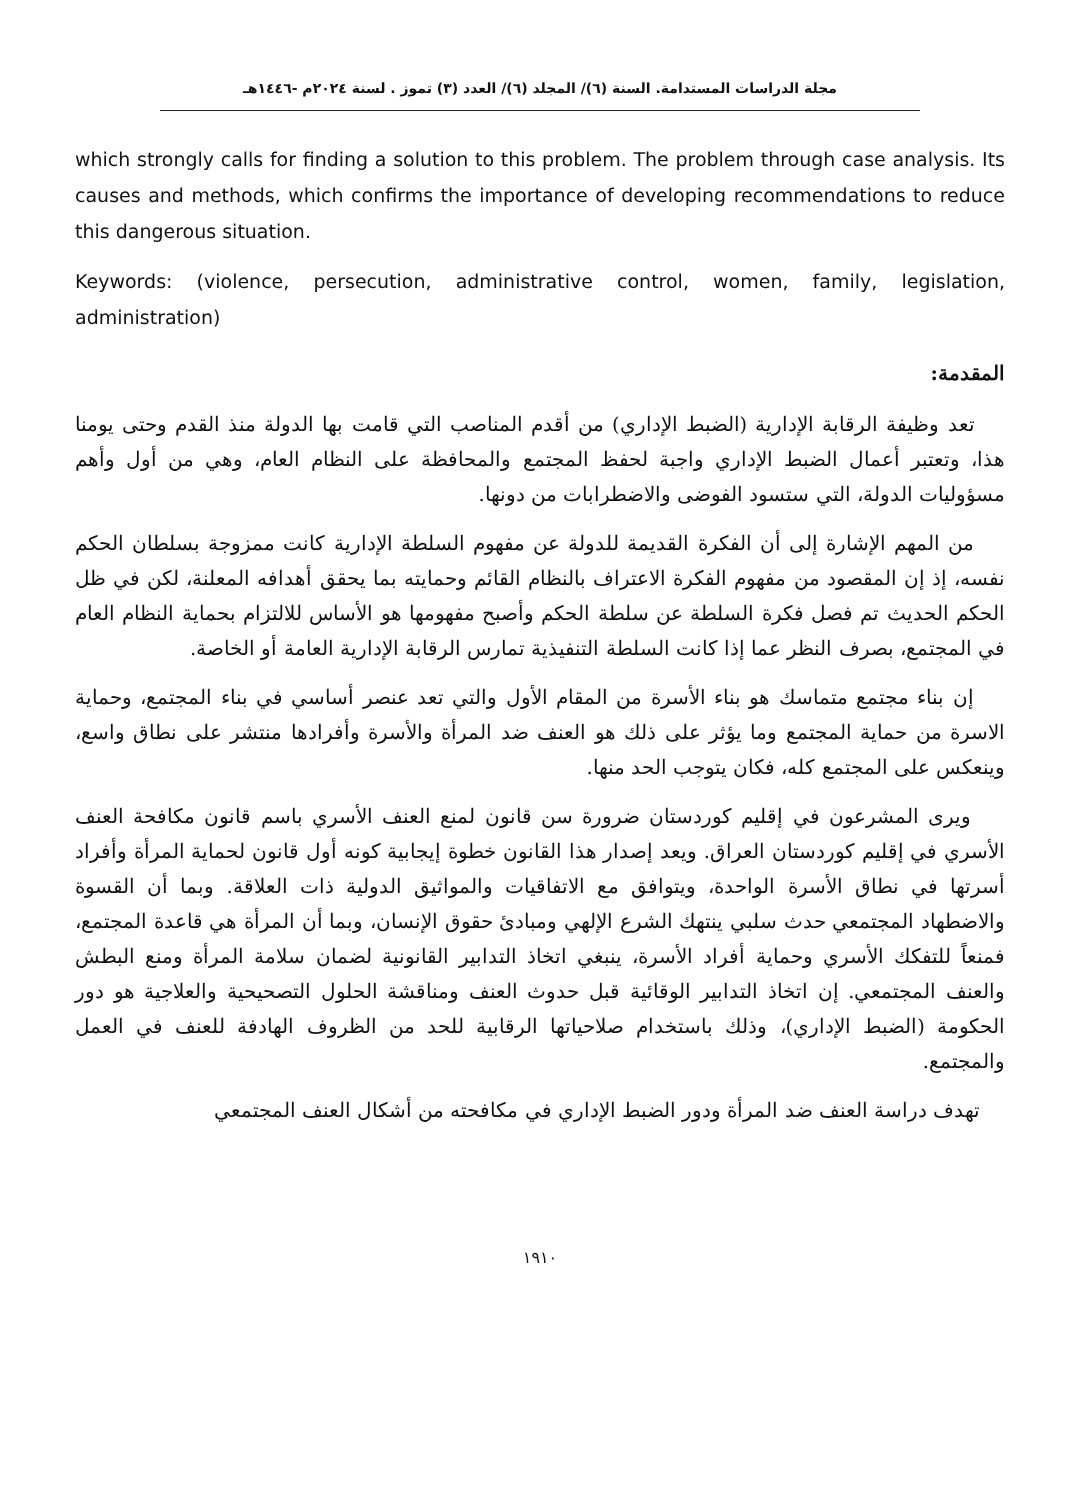مجلة الدراسات المستدامة. السنة (٦)/ المجلد (٦)/ العدد (٣) تموز . لسنة ٢٠٢٤م -١٤٤٦هـ
which strongly calls for finding a solution to this problem. The problem through case analysis. Its causes and methods, which confirms the importance of developing recommendations to reduce this dangerous situation.
Keywords: (violence, persecution, administrative control, women, family, legislation, administration)
المقدمة:
تعد وظيفة الرقابة الإدارية (الضبط الإداري) من أقدم المناصب التي قامت بها الدولة منذ القدم وحتى يومنا هذا، وتعتبر أعمال الضبط الإداري واجبة لحفظ المجتمع والمحافظة على النظام العام، وهي من أول وأهم مسؤوليات الدولة، التي ستسود الفوضى والاضطرابات من دونها.
من المهم الإشارة إلى أن الفكرة القديمة للدولة عن مفهوم السلطة الإدارية كانت ممزوجة بسلطان الحكم نفسه، إذ إن المقصود من مفهوم الفكرة الاعتراف بالنظام القائم وحمايته بما يحقق أهدافه المعلنة، لكن في ظل الحكم الحديث تم فصل فكرة السلطة عن سلطة الحكم وأصبح مفهومها هو الأساس للالتزام بحماية النظام العام في المجتمع، بصرف النظر عما إذا كانت السلطة التنفيذية تمارس الرقابة الإدارية العامة أو الخاصة.
إن بناء مجتمع متماسك هو بناء الأسرة من المقام الأول والتي تعد عنصر أساسي في بناء المجتمع، وحماية الاسرة من حماية المجتمع وما يؤثر على ذلك هو العنف ضد المرأة والأسرة وأفرادها منتشر على نطاق واسع، وينعكس على المجتمع كله، فكان يتوجب الحد منها.
ويرى المشرعون في إقليم كوردستان ضرورة سن قانون لمنع العنف الأسري باسم قانون مكافحة العنف الأسري في إقليم كوردستان العراق. ويعد إصدار هذا القانون خطوة إيجابية كونه أول قانون لحماية المرأة وأفراد أسرتها في نطاق الأسرة الواحدة، ويتوافق مع الاتفاقيات والمواثيق الدولية ذات العلاقة. وبما أن القسوة والاضطهاد المجتمعي حدث سلبي ينتهك الشرع الإلهي ومبادئ حقوق الإنسان، وبما أن المرأة هي قاعدة المجتمع، فمنعاً للتفكك الأسري وحماية أفراد الأسرة، ينبغي اتخاذ التدابير القانونية لضمان سلامة المرأة ومنع البطش والعنف المجتمعي. إن اتخاذ التدابير الوقائية قبل حدوث العنف ومناقشة الحلول التصحيحية والعلاجية هو دور الحكومة (الضبط الإداري)، وذلك باستخدام صلاحياتها الرقابية للحد من الظروف الهادفة للعنف في العمل والمجتمع.
تهدف دراسة العنف ضد المرأة ودور الضبط الإداري في مكافحته من أشكال العنف المجتمعي
١٩١٠